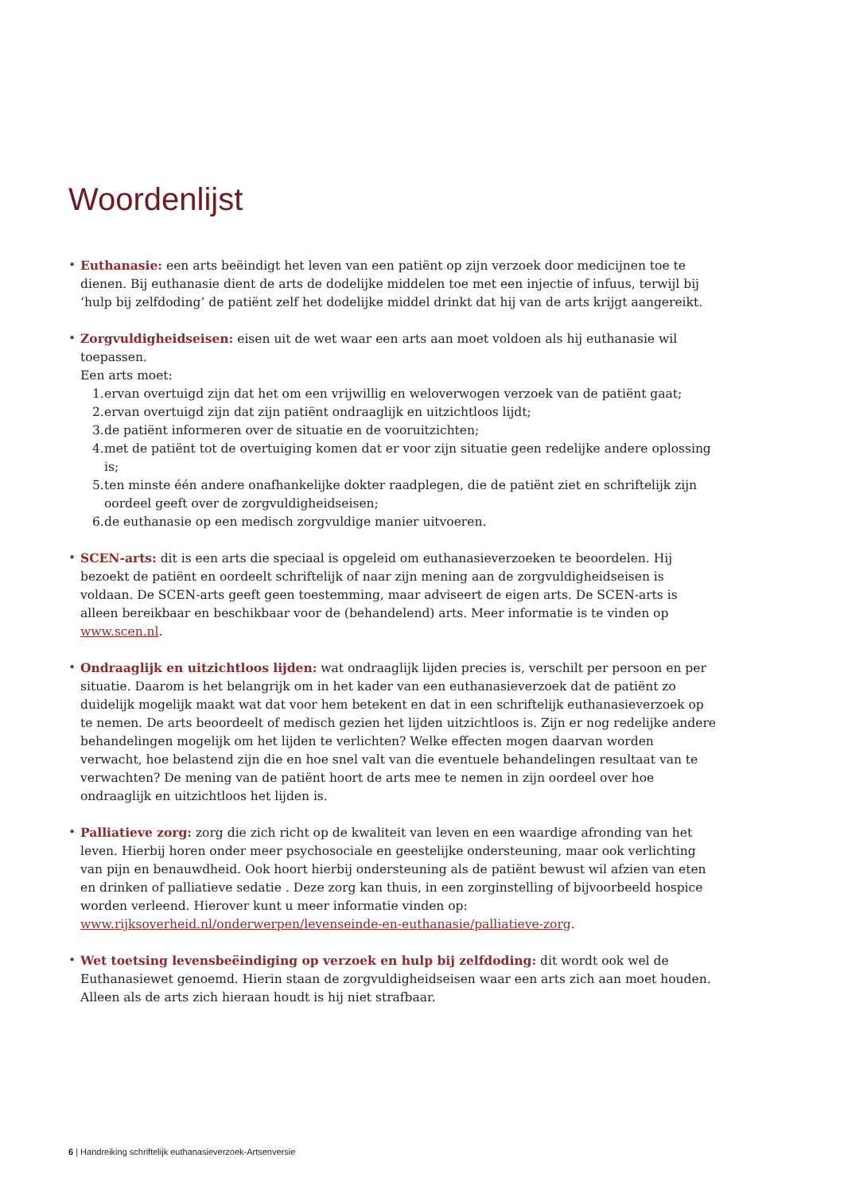Woordenlijst
• Euthanasie: een arts beëindigt het leven van een patiënt op zijn verzoek door medicijnen toe te dienen. Bij euthanasie dient de arts de dodelijke middelen toe met een injectie of infuus, terwijl bij ‘hulp bij zelfdoding’ de patiënt zelf het dodelijke middel drinkt dat hij van de arts krijgt aangereikt.
• Zorgvuldigheidseisen: eisen uit de wet waar een arts aan moet voldoen als hij euthanasie wil toepassen.
Een arts moet:
1. ervan overtuigd zijn dat het om een vrijwillig en weloverwogen verzoek van de patiënt gaat;
2. ervan overtuigd zijn dat zijn patiënt ondraaglijk en uitzichtloos lijdt;
3. de patiënt informeren over de situatie en de vooruitzichten;
4. met de patiënt tot de overtuiging komen dat er voor zijn situatie geen redelijke andere oplossing is;
5. ten minste één andere onafhankelijke dokter raadplegen, die de patiënt ziet en schriftelijk zijn oordeel geeft over de zorgvuldigheidseisen;
6. de euthanasie op een medisch zorgvuldige manier uitvoeren.
• SCEN-arts: dit is een arts die speciaal is opgeleid om euthanasieverzoeken te beoordelen. Hij bezoekt de patiënt en oordeelt schriftelijk of naar zijn mening aan de zorgvuldigheidseisen is voldaan. De SCEN-arts geeft geen toestemming, maar adviseert de eigen arts. De SCEN-arts is alleen bereikbaar en beschikbaar voor de (behandelend) arts. Meer informatie is te vinden op www.scen.nl.
• Ondraaglijk en uitzichtloos lijden: wat ondraaglijk lijden precies is, verschilt per persoon en per situatie. Daarom is het belangrijk om in het kader van een euthanasieverzoek dat de patiënt zo duidelijk mogelijk maakt wat dat voor hem betekent en dat in een schriftelijk euthanasieverzoek op te nemen. De arts beoordeelt of medisch gezien het lijden uitzichtloos is. Zijn er nog redelijke andere behandelingen mogelijk om het lijden te verlichten? Welke effecten mogen daarvan worden verwacht, hoe belastend zijn die en hoe snel valt van die eventuele behandelingen resultaat van te verwachten? De mening van de patiënt hoort de arts mee te nemen in zijn oordeel over hoe ondraaglijk en uitzichtloos het lijden is.
• Palliatieve zorg: zorg die zich richt op de kwaliteit van leven en een waardige afronding van het leven. Hierbij horen onder meer psychosociale en geestelijke ondersteuning, maar ook verlichting van pijn en benauwdheid. Ook hoort hierbij ondersteuning als de patiënt bewust wil afzien van eten en drinken of palliatieve sedatie . Deze zorg kan thuis, in een zorginstelling of bijvoorbeeld hospice worden verleend. Hierover kunt u meer informatie vinden op: www.rijksoverheid.nl/onderwerpen/levenseinde-en-euthanasie/palliatieve-zorg.
• Wet toetsing levensbeëindiging op verzoek en hulp bij zelfdoding: dit wordt ook wel de Euthanasiewet genoemd. Hierin staan de zorgvuldigheidseisen waar een arts zich aan moet houden. Alleen als de arts zich hieraan houdt is hij niet strafbaar.
6 | Handreiking schriftelijk euthanasieverzoek-Artsenversie